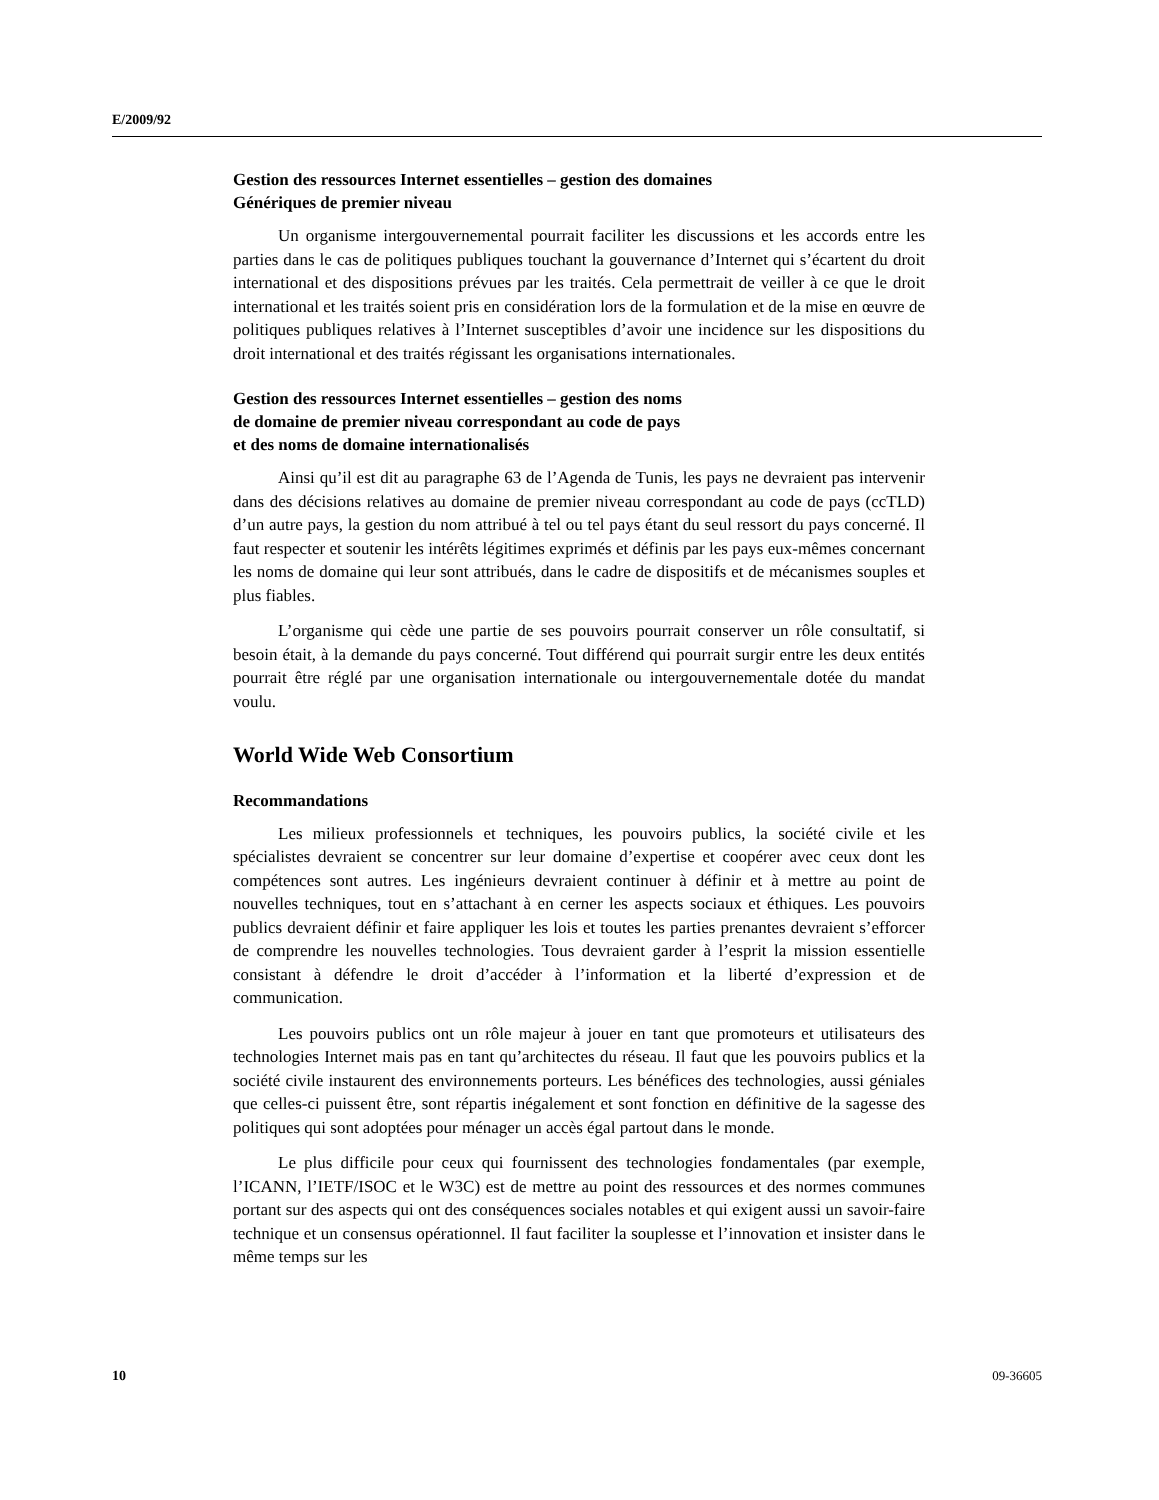E/2009/92
Gestion des ressources Internet essentielles – gestion des domaines
Génériques de premier niveau
Un organisme intergouvernemental pourrait faciliter les discussions et les accords entre les parties dans le cas de politiques publiques touchant la gouvernance d’Internet qui s’écartent du droit international et des dispositions prévues par les traités. Cela permettrait de veiller à ce que le droit international et les traités soient pris en considération lors de la formulation et de la mise en œuvre de politiques publiques relatives à l’Internet susceptibles d’avoir une incidence sur les dispositions du droit international et des traités régissant les organisations internationales.
Gestion des ressources Internet essentielles – gestion des noms
de domaine de premier niveau correspondant au code de pays
et des noms de domaine internationalisés
Ainsi qu’il est dit au paragraphe 63 de l’Agenda de Tunis, les pays ne devraient pas intervenir dans des décisions relatives au domaine de premier niveau correspondant au code de pays (ccTLD) d’un autre pays, la gestion du nom attribué à tel ou tel pays étant du seul ressort du pays concerné. Il faut respecter et soutenir les intérêts légitimes exprimés et définis par les pays eux-mêmes concernant les noms de domaine qui leur sont attribués, dans le cadre de dispositifs et de mécanismes souples et plus fiables.
L’organisme qui cède une partie de ses pouvoirs pourrait conserver un rôle consultatif, si besoin était, à la demande du pays concerné. Tout différend qui pourrait surgir entre les deux entités pourrait être réglé par une organisation internationale ou intergouvernementale dotée du mandat voulu.
World Wide Web Consortium
Recommandations
Les milieux professionnels et techniques, les pouvoirs publics, la société civile et les spécialistes devraient se concentrer sur leur domaine d’expertise et coopérer avec ceux dont les compétences sont autres. Les ingénieurs devraient continuer à définir et à mettre au point de nouvelles techniques, tout en s’attachant à en cerner les aspects sociaux et éthiques. Les pouvoirs publics devraient définir et faire appliquer les lois et toutes les parties prenantes devraient s’efforcer de comprendre les nouvelles technologies. Tous devraient garder à l’esprit la mission essentielle consistant à défendre le droit d’accéder à l’information et la liberté d’expression et de communication.
Les pouvoirs publics ont un rôle majeur à jouer en tant que promoteurs et utilisateurs des technologies Internet mais pas en tant qu’architectes du réseau. Il faut que les pouvoirs publics et la société civile instaurent des environnements porteurs. Les bénéfices des technologies, aussi géniales que celles-ci puissent être, sont répartis inégalement et sont fonction en définitive de la sagesse des politiques qui sont adoptées pour ménager un accès égal partout dans le monde.
Le plus difficile pour ceux qui fournissent des technologies fondamentales (par exemple, l’ICANN, l’IETF/ISOC et le W3C) est de mettre au point des ressources et des normes communes portant sur des aspects qui ont des conséquences sociales notables et qui exigent aussi un savoir-faire technique et un consensus opérationnel. Il faut faciliter la souplesse et l’innovation et insister dans le même temps sur les
10 09-36605